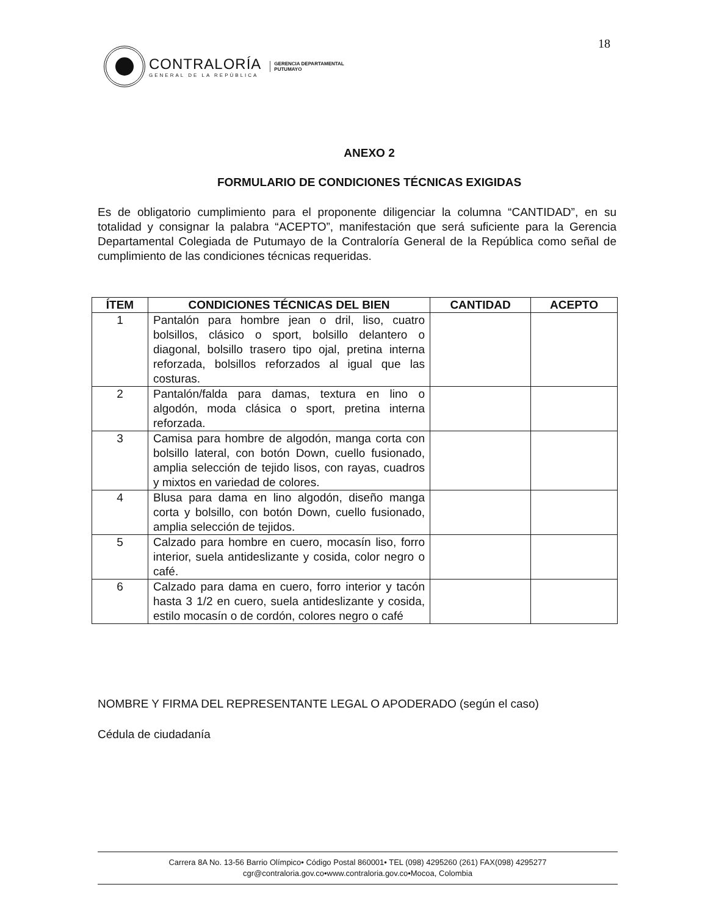18
CONTRALORÍA
GENERAL DE LA REPÚBLICA
GERENCIA DEPARTAMENTAL
PUTUMAYO
ANEXO 2
FORMULARIO DE CONDICIONES TÉCNICAS EXIGIDAS
Es de obligatorio cumplimiento para el proponente diligenciar la columna “CANTIDAD”, en su totalidad y consignar la palabra “ACEPTO”, manifestación que será suficiente para la Gerencia Departamental Colegiada de Putumayo de la Contraloría General de la República como señal de cumplimiento de las condiciones técnicas requeridas.
| ÍTEM | CONDICIONES TÉCNICAS DEL BIEN | CANTIDAD | ACEPTO |
| --- | --- | --- | --- |
| 1 | Pantalón para hombre jean o dril, liso, cuatro bolsillos, clásico o sport, bolsillo delantero o diagonal, bolsillo trasero tipo ojal, pretina interna reforzada, bolsillos reforzados al igual que las costuras. | | |
| 2 | Pantalón/falda para damas, textura en lino o algodón, moda clásica o sport, pretina interna reforzada. | | |
| 3 | Camisa para hombre de algodón, manga corta con bolsillo lateral, con botón Down, cuello fusionado, amplia selección de tejido lisos, con rayas, cuadros y mixtos en variedad de colores. | | |
| 4 | Blusa para dama en lino algodón, diseño manga corta y bolsillo, con botón Down, cuello fusionado, amplia selección de tejidos. | | |
| 5 | Calzado para hombre en cuero, mocasín liso, forro interior, suela antideslizante y cosida, color negro o café. | | |
| 6 | Calzado para dama en cuero, forro interior y tacón hasta 3 1/2 en cuero, suela antideslizante y cosida, estilo mocasín o de cordón, colores negro o café | | |
NOMBRE Y FIRMA DEL REPRESENTANTE LEGAL O APODERADO (según el caso)
Cédula de ciudadanía
Carrera 8A No. 13-56 Barrio Olímpico• Código Postal 860001• TEL (098) 4295260 (261) FAX(098) 4295277
cgr@contraloria.gov.co•www.contraloria.gov.co•Mocoa, Colombia